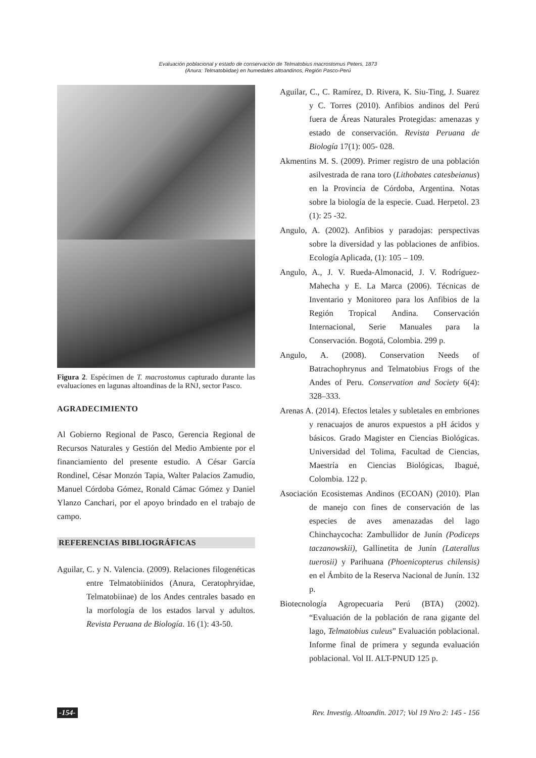Evaluación poblacional y estado de conservación de Telmatobius macrostomus Peters, 1873
(Anura: Telmatobiidae) en humedales altoandinos, Región Pasco-Perú
Figura 2. Espécimen de T. macrostomus capturado durante las evaluaciones en lagunas altoandinas de la RNJ, sector Pasco.
AGRADECIMIENTO
Al Gobierno Regional de Pasco, Gerencia Regional de Recursos Naturales y Gestión del Medio Ambiente por el financiamiento del presente estudio. A César García Rondinel, César Monzón Tapia, Walter Palacios Zamudio, Manuel Córdoba Gómez, Ronald Cámac Gómez y Daniel Ylanzo Canchari, por el apoyo brindado en el trabajo de campo.
REFERENCIAS BIBLIOGRÁFICAS
Aguilar, C. y N. Valencia. (2009). Relaciones filogenéticas entre Telmatobiinidos (Anura, Ceratophryidae, Telmatobiinae) de los Andes centrales basado en la morfología de los estados larval y adultos. Revista Peruana de Biología. 16 (1): 43-50.
Aguilar, C., C. Ramírez, D. Rivera, K. Siu-Ting, J. Suarez y C. Torres (2010). Anfibios andinos del Perú fuera de Áreas Naturales Protegidas: amenazas y estado de conservación. Revista Peruana de Biología 17(1): 005- 028.
Akmentins M. S. (2009). Primer registro de una población asilvestrada de rana toro (Lithobates catesbeianus) en la Provincia de Córdoba, Argentina. Notas sobre la biología de la especie. Cuad. Herpetol. 23 (1): 25 -32.
Angulo, A. (2002). Anfibios y paradojas: perspectivas sobre la diversidad y las poblaciones de anfibios. Ecología Aplicada, (1): 105 – 109.
Angulo, A., J. V. Rueda-Almonacid, J. V. Rodríguez-Mahecha y E. La Marca (2006). Técnicas de Inventario y Monitoreo para los Anfibios de la Región Tropical Andina. Conservación Internacional, Serie Manuales para la Conservación. Bogotá, Colombia. 299 p.
Angulo, A. (2008). Conservation Needs of Batrachophrynus and Telmatobius Frogs of the Andes of Peru. Conservation and Society 6(4): 328–333.
Arenas A. (2014). Efectos letales y subletales en embriones y renacuajos de anuros expuestos a pH ácidos y básicos. Grado Magister en Ciencias Biológicas. Universidad del Tolima, Facultad de Ciencias, Maestría en Ciencias Biológicas, Ibagué, Colombia. 122 p.
Asociación Ecosistemas Andinos (ECOAN) (2010). Plan de manejo con fines de conservación de las especies de aves amenazadas del lago Chinchaycocha: Zambullidor de Junín (Podiceps taczanowskii), Gallinetita de Junín (Laterallus tuerosii) y Parihuana (Phoenicopterus chilensis) en el Ámbito de la Reserva Nacional de Junín. 132 p.
Biotecnología Agropecuaria Perú (BTA) (2002). “Evaluación de la población de rana gigante del lago, Telmatobius culeus” Evaluación poblacional. Informe final de primera y segunda evaluación poblacional. Vol II. ALT-PNUD 125 p.
-154- Rev. Investig. Altoandin. 2017; Vol 19 Nro 2: 145 - 156